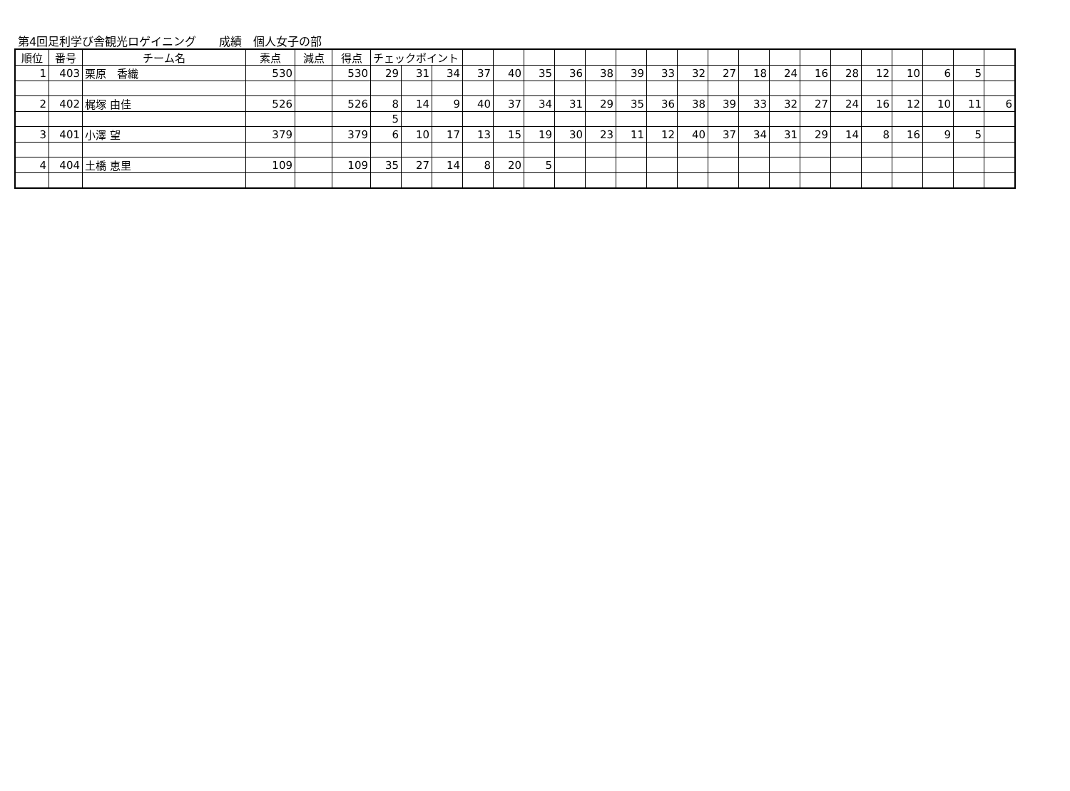第4回足利学び舎観光ロゲイニング　　成績　個人女子の部
| 順位 | 番号 | チーム名 | 素点 | 減点 | 得点 | チェックポイント | | | | | | | | | | | | | | | | | | | | |
| --- | --- | --- | --- | --- | --- | --- | --- | --- | --- | --- | --- | --- | --- | --- | --- | --- | --- | --- | --- | --- | --- | --- | --- | --- | --- | --- |
| 1 | 403 | 栗原 香織 | 530 | | 530 | 29 | 31 | 34 | 37 | 40 | 35 | 36 | 38 | 39 | 33 | 32 | 27 | 18 | 24 | 16 | 28 | 12 | 10 | 6 | 5 | |
| 2 | 402 | 梶塚 由佳 | 526 | | 526 | 8 | 14 | 9 | 40 | 37 | 34 | 31 | 29 | 35 | 36 | 38 | 39 | 33 | 32 | 27 | 24 | 16 | 12 | 10 | 11 | 6 |
| | | | | | | 5 | | | | | | | | | | | | | | | | | | | | |
| 3 | 401 | 小澤 望 | 379 | | 379 | 6 | 10 | 17 | 13 | 15 | 19 | 30 | 23 | 11 | 12 | 40 | 37 | 34 | 31 | 29 | 14 | 8 | 16 | 9 | 5 | |
| 4 | 404 | 土橋 恵里 | 109 | | 109 | 35 | 27 | 14 | 8 | 20 | 5 | | | | | | | | | | | | | | | |